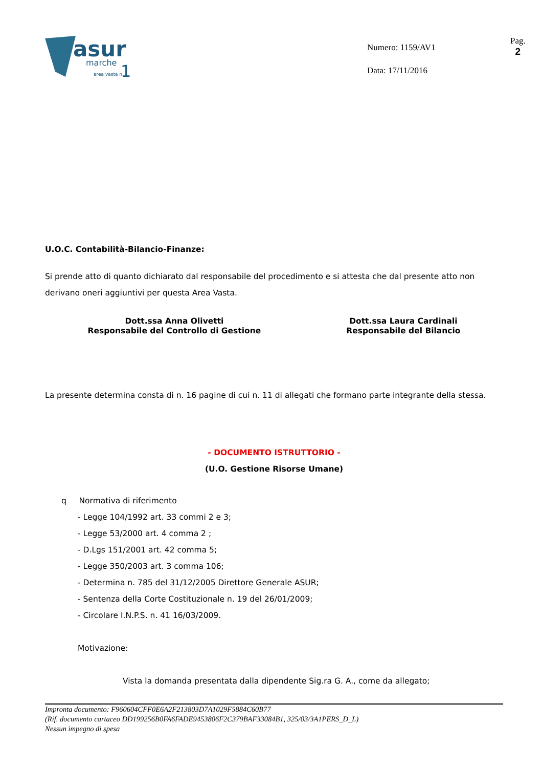asur
marche
area vasta n.
1
Numero: 1159/AV1
Data: 17/11/2016
Pag.
2
U.O.C. Contabilità-Bilancio-Finanze:
Si prende atto di quanto dichiarato dal responsabile del procedimento e si attesta che dal presente atto non derivano oneri aggiuntivi per questa Area Vasta.
Dott.ssa Anna Olivetti
Responsabile del Controllo di Gestione
Dott.ssa Laura Cardinali
Responsabile del Bilancio
La presente determina consta di n. 16 pagine di cui n. 11 di allegati che formano parte integrante della stessa.
- DOCUMENTO ISTRUTTORIO -
(U.O. Gestione Risorse Umane)
q Normativa di riferimento
- Legge 104/1992 art. 33 commi 2 e 3;
- Legge 53/2000 art. 4 comma 2 ;
- D.Lgs 151/2001 art. 42 comma 5;
- Legge 350/2003 art. 3 comma 106;
- Determina n. 785 del 31/12/2005 Direttore Generale ASUR;
- Sentenza della Corte Costituzionale n. 19 del 26/01/2009;
- Circolare I.N.P.S. n. 41 16/03/2009.
Motivazione:
Vista la domanda presentata dalla dipendente Sig.ra G. A., come da allegato;
Impronta documento: F960604CFF0E6A2F213803D7A1029F5884C60B77
(Rif. documento cartaceo DD199256B0FA6FADE9453806F2C379BAF33084B1, 325/03/3A1PERS_D_L)
Nessun impegno di spesa